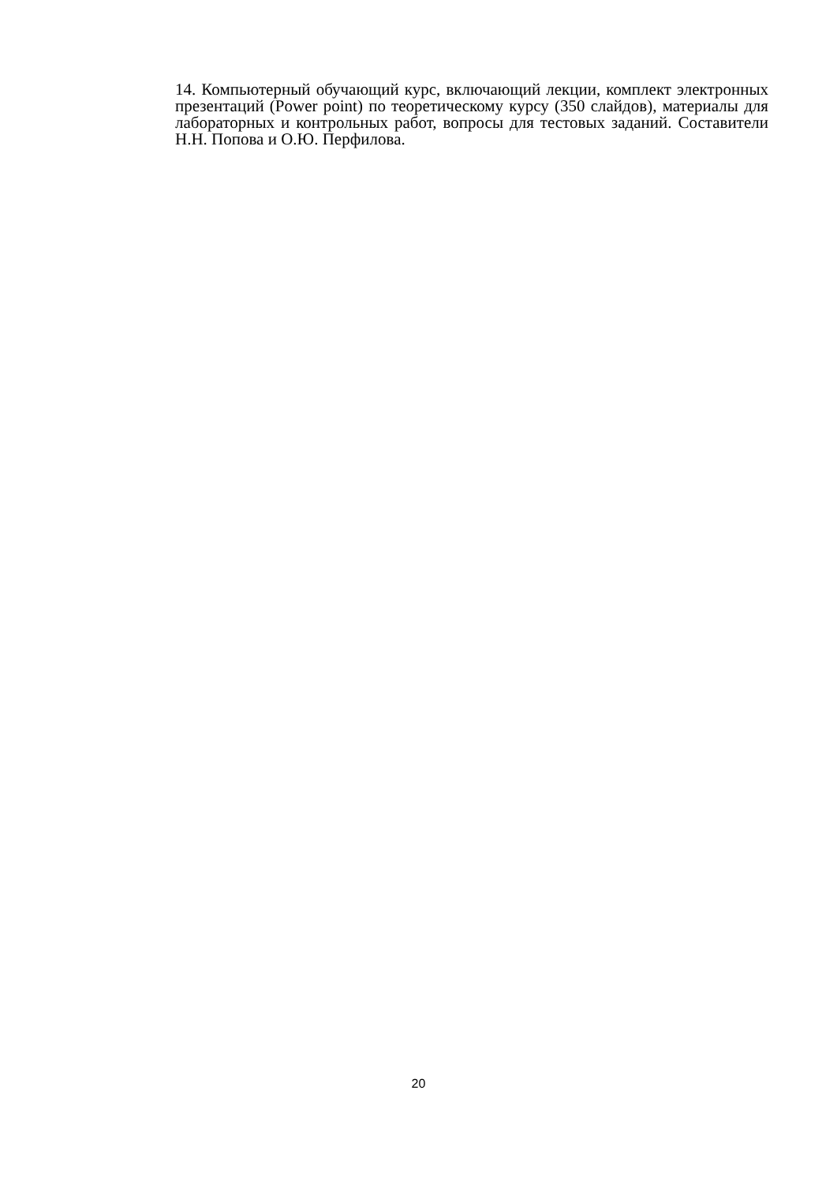14. Компьютерный обучающий курс, включающий лекции, комплект электронных презентаций (Power point) по теоретическому курсу (350 слайдов), материалы для лабораторных и контрольных работ, вопросы для тестовых заданий. Составители Н.Н. Попова и О.Ю. Перфилова.
20